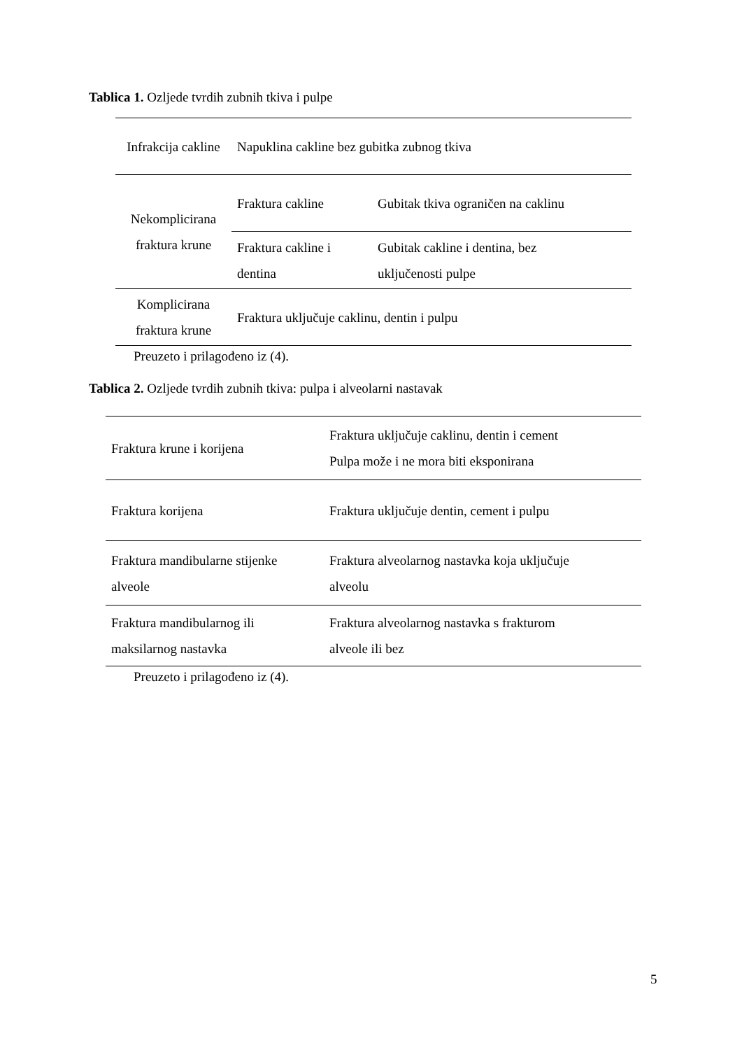Tablica 1. Ozljede tvrdih zubnih tkiva i pulpe
| Infrakcija cakline | Napuklina cakline bez gubitka zubnog tkiva | |
| Nekomplicirana fraktura krune | Fraktura cakline | Gubitak tkiva ograničen na caklinu |
| | Fraktura cakline i dentina | Gubitak cakline i dentina, bez uključenosti pulpe |
| Komplicirana fraktura krune | Fraktura uključuje caklinu, dentin i pulpu | |
Preuzeto i prilagođeno iz (4).
Tablica 2. Ozljede tvrdih zubnih tkiva: pulpa i alveolarni nastavak
| Fraktura krune i korijena | Fraktura uključuje caklinu, dentin i cement Pulpa može i ne mora biti eksponirana |
| Fraktura korijena | Fraktura uključuje dentin, cement i pulpu |
| Fraktura mandibularne stijenke alveole | Fraktura alveolarnog nastavka koja uključuje alveolu |
| Fraktura mandibularnog ili maksilarnog nastavka | Fraktura alveolarnog nastavka s frakturom alveole ili bez |
Preuzeto i prilagođeno iz (4).
5